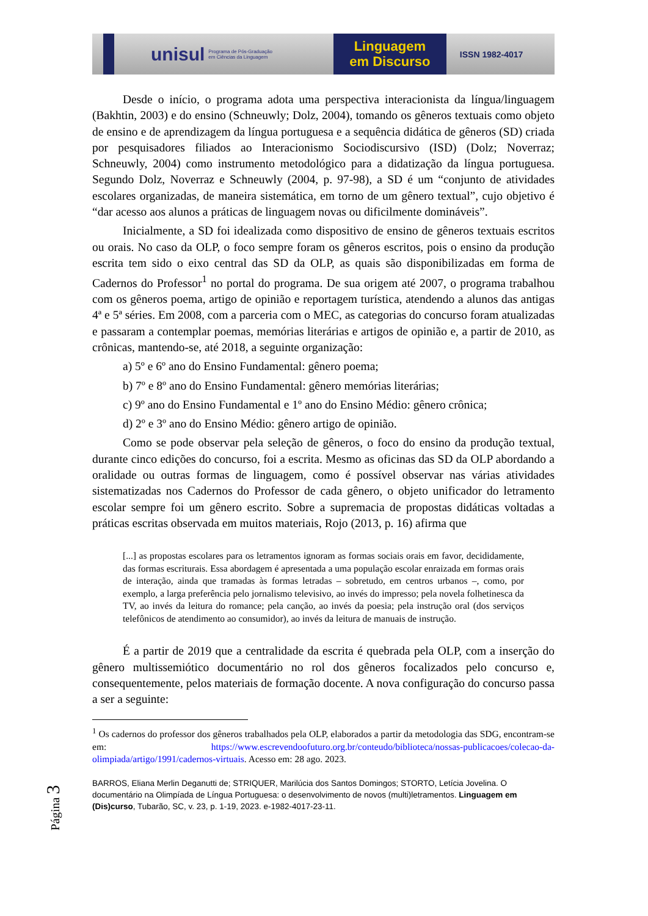unisul Programa de Pós-Graduação
em Ciências da Linguagem
Linguagem
em Discurso
ISSN 1982-4017
Desde o início, o programa adota uma perspectiva interacionista da língua/linguagem (Bakhtin, 2003) e do ensino (Schneuwly; Dolz, 2004), tomando os gêneros textuais como objeto de ensino e de aprendizagem da língua portuguesa e a sequência didática de gêneros (SD) criada por pesquisadores filiados ao Interacionismo Sociodiscursivo (ISD) (Dolz; Noverraz; Schneuwly, 2004) como instrumento metodológico para a didatização da língua portuguesa. Segundo Dolz, Noverraz e Schneuwly (2004, p. 97-98), a SD é um “conjunto de atividades escolares organizadas, de maneira sistemática, em torno de um gênero textual”, cujo objetivo é “dar acesso aos alunos a práticas de linguagem novas ou dificilmente domináveis”.
Inicialmente, a SD foi idealizada como dispositivo de ensino de gêneros textuais escritos ou orais. No caso da OLP, o foco sempre foram os gêneros escritos, pois o ensino da produção escrita tem sido o eixo central das SD da OLP, as quais são disponibilizadas em forma de Cadernos do Professor<sup>1</sup> no portal do programa. De sua origem até 2007, o programa trabalhou com os gêneros poema, artigo de opinião e reportagem turística, atendendo a alunos das antigas 4ª e 5ª séries. Em 2008, com a parceria com o MEC, as categorias do concurso foram atualizadas e passaram a contemplar poemas, memórias literárias e artigos de opinião e, a partir de 2010, as crônicas, mantendo-se, até 2018, a seguinte organização:
a) 5º e 6º ano do Ensino Fundamental: gênero poema;
b) 7º e 8º ano do Ensino Fundamental: gênero memórias literárias;
c) 9º ano do Ensino Fundamental e 1º ano do Ensino Médio: gênero crônica;
d) 2º e 3º ano do Ensino Médio: gênero artigo de opinião.
Como se pode observar pela seleção de gêneros, o foco do ensino da produção textual, durante cinco edições do concurso, foi a escrita. Mesmo as oficinas das SD da OLP abordando a oralidade ou outras formas de linguagem, como é possível observar nas várias atividades sistematizadas nos Cadernos do Professor de cada gênero, o objeto unificador do letramento escolar sempre foi um gênero escrito. Sobre a supremacia de propostas didáticas voltadas a práticas escritas observada em muitos materiais, Rojo (2013, p. 16) afirma que
[...] as propostas escolares para os letramentos ignoram as formas sociais orais em favor, decididamente, das formas escriturais. Essa abordagem é apresentada a uma população escolar enraizada em formas orais de interação, ainda que tramadas às formas letradas – sobretudo, em centros urbanos –, como, por exemplo, a larga preferência pelo jornalismo televisivo, ao invés do impresso; pela novela folhetinesca da TV, ao invés da leitura do romance; pela canção, ao invés da poesia; pela instrução oral (dos serviços telefônicos de atendimento ao consumidor), ao invés da leitura de manuais de instrução.
É a partir de 2019 que a centralidade da escrita é quebrada pela OLP, com a inserção do gênero multissemiótico documentário no rol dos gêneros focalizados pelo concurso e, consequentemente, pelos materiais de formação docente. A nova configuração do concurso passa a ser a seguinte:
<sup>1</sup> Os cadernos do professor dos gêneros trabalhados pela OLP, elaborados a partir da metodologia das SDG, encontram-se em: https://www.escrevendoofuturo.org.br/conteudo/biblioteca/nossas-publicacoes/colecao-da-olimpiada/artigo/1991/cadernos-virtuais. Acesso em: 28 ago. 2023.
BARROS, Eliana Merlin Deganutti de; STRIQUER, Marilúcia dos Santos Domingos; STORTO, Letícia Jovelina. O documentário na Olimpíada de Língua Portuguesa: o desenvolvimento de novos (multi)letramentos. Linguagem em (Dis)curso, Tubarão, SC, v. 23, p. 1-19, 2023. e-1982-4017-23-11.
Página 3